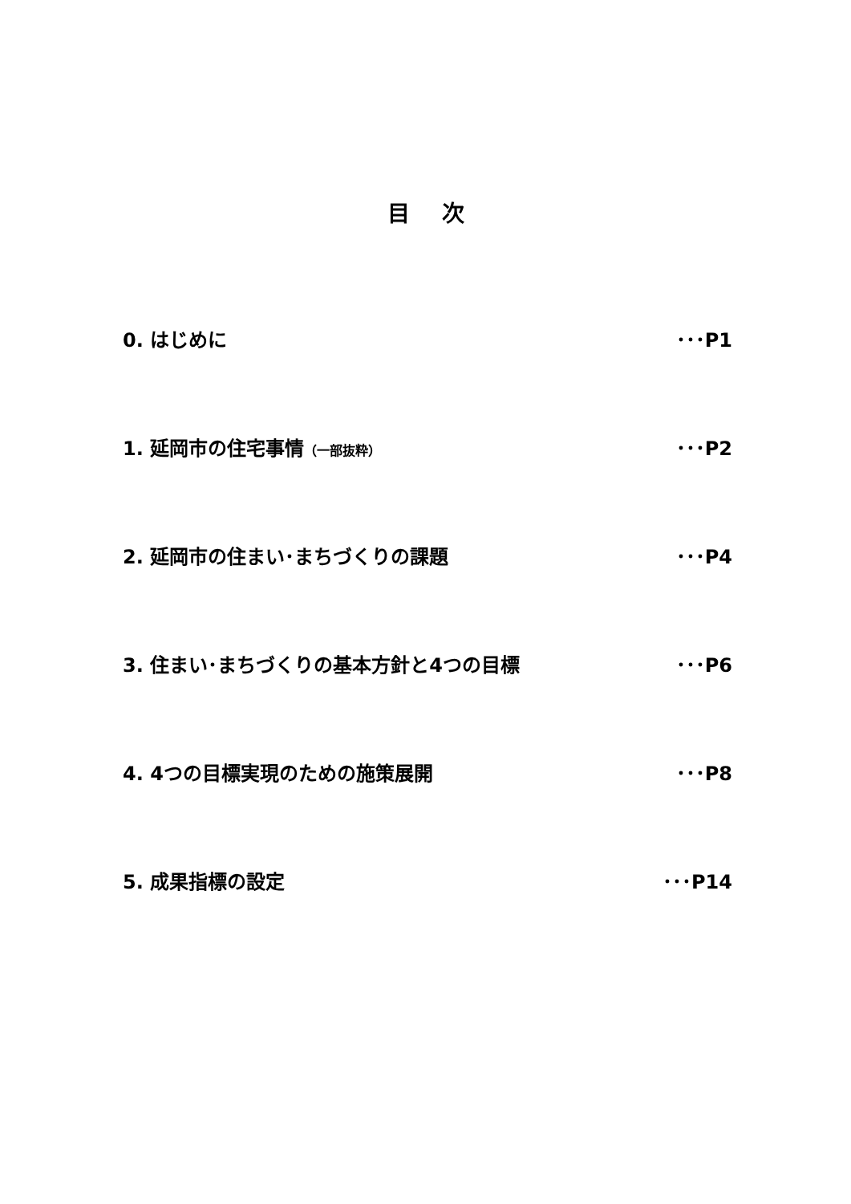目次
0. はじめに ･･･P1
1. 延岡市の住宅事情（一部抜粋） ･･･P2
2. 延岡市の住まい･まちづくりの課題 ･･･P4
3. 住まい･まちづくりの基本方針と4つの目標 ･･･P6
4. 4つの目標実現のための施策展開 ･･･P8
5. 成果指標の設定 ･･･P14